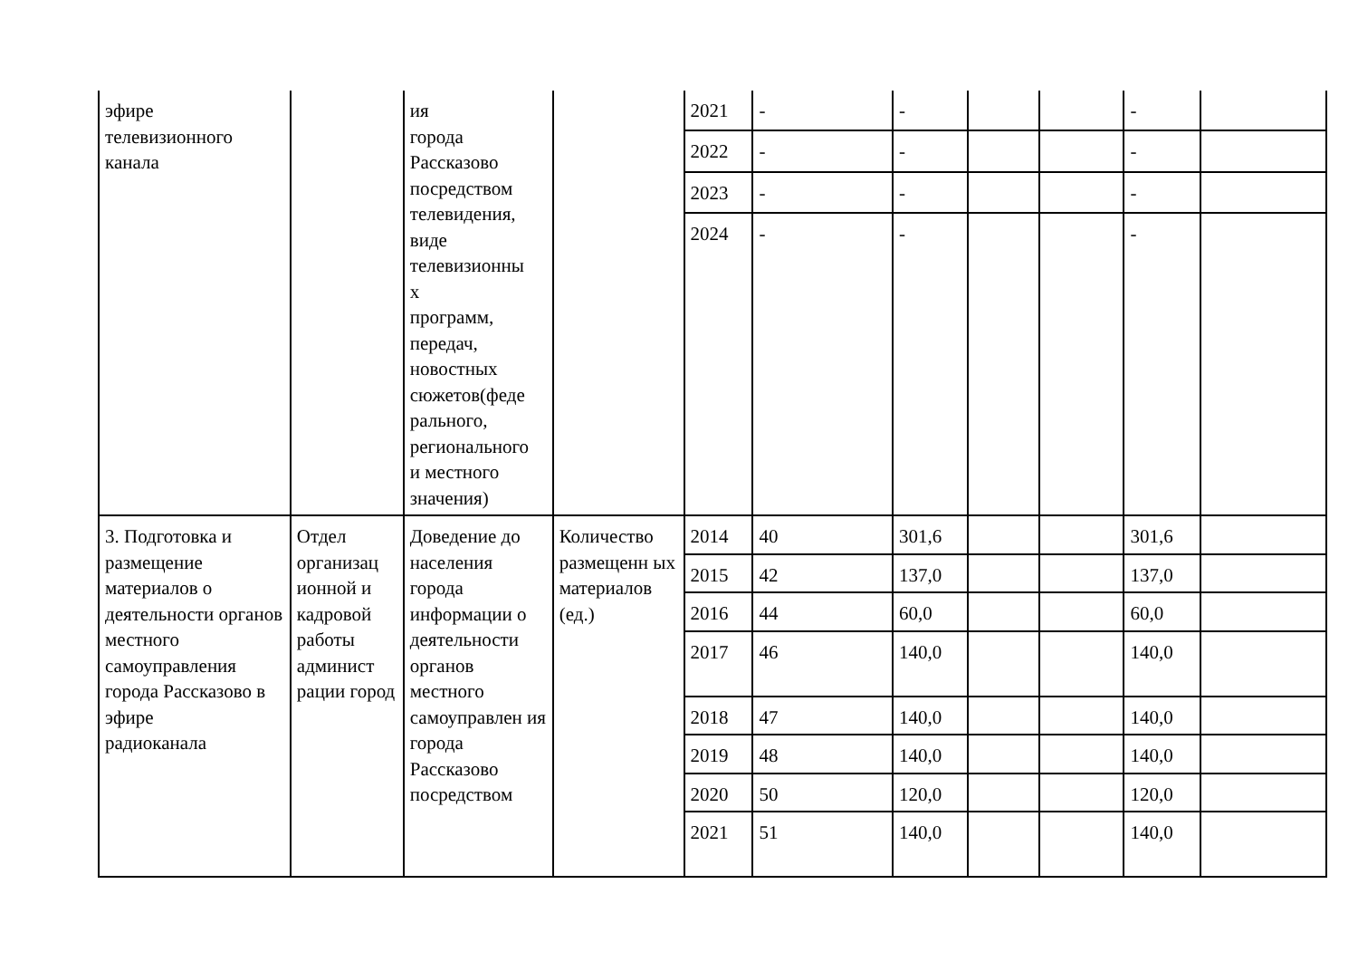| эфире телевизионного канала | | ия города Рассказово посредством телевидения, виде телевизионны х программ, передач, новостных сюжетов(феде рального, регионального и местного значения) | | 2021 | - | - | | | - | |
| | | | | 2022 | - | - | | | - | |
| | | | | 2023 | - | - | | | - | |
| | | | | 2024 | - | - | | | - | |
| 3. Подготовка и размещение материалов о деятельности органов местного самоуправления города Рассказово в эфире радиоканала | Отдел организац ионной и кадровой работы админист рации город | Доведение до населения города информации о деятельности органов местного самоуправлен ия города Рассказово посредством | Количество размещенн ых материалов (ед.) | 2014 | 40 | 301,6 | | | 301,6 | |
| | | | | 2015 | 42 | 137,0 | | | 137,0 | |
| | | | | 2016 | 44 | 60,0 | | | 60,0 | |
| | | | | 2017 | 46 | 140,0 | | | 140,0 | |
| | | | | 2018 | 47 | 140,0 | | | 140,0 | |
| | | | | 2019 | 48 | 140,0 | | | 140,0 | |
| | | | | 2020 | 50 | 120,0 | | | 120,0 | |
| | | | | 2021 | 51 | 140,0 | | | 140,0 | |